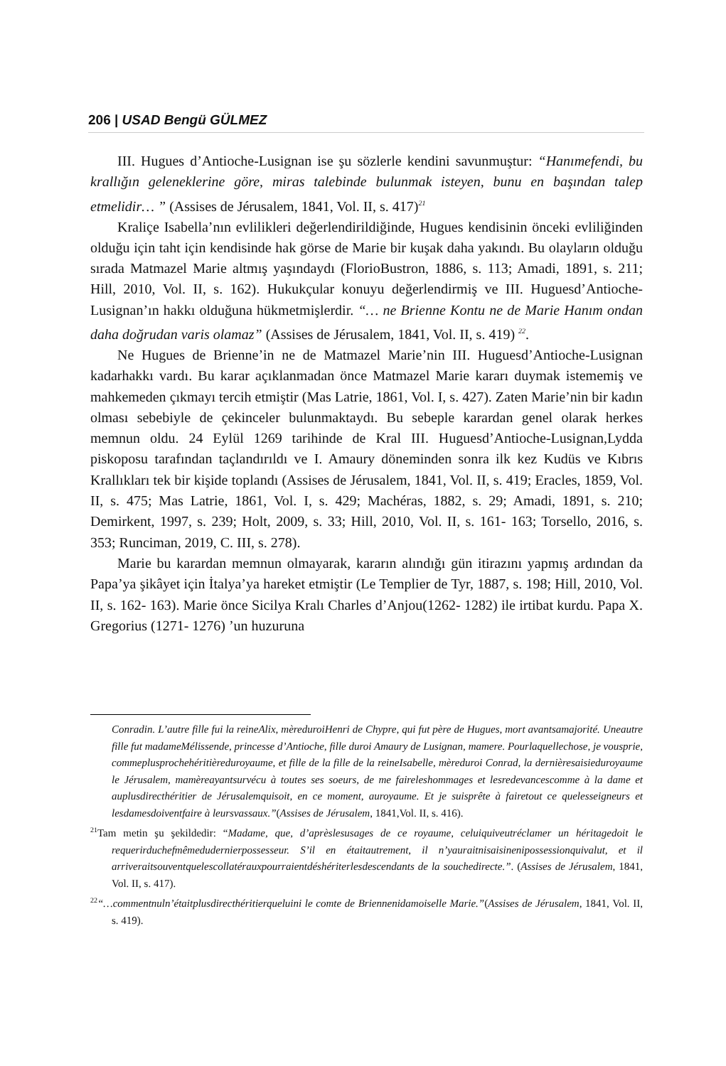206 | USAD Bengü GÜLMEZ
III. Hugues d’Antioche-Lusignan ise şu sözlerle kendini savunmuştur: “Hanımefendi, bu krallığın geleneklerine göre, miras talebinde bulunmak isteyen, bunu en başından talep etmelidir… ” (Assises de Jérusalem, 1841, Vol. II, s. 417)<sup>21</sup>
Kraliçe Isabella’nın evlilikleri değerlendirildiğinde, Hugues kendisinin önceki evliliğinden olduğu için taht için kendisinde hak görse de Marie bir kuşak daha yakındı. Bu olayların olduğu sırada Matmazel Marie altmış yaşındaydı (FlorioBustron, 1886, s. 113; Amadi, 1891, s. 211; Hill, 2010, Vol. II, s. 162). Hukukçular konuyu değerlendirmiş ve III. Huguesd’Antioche-Lusignan’ın hakkı olduğuna hükmetmişlerdir. “… ne Brienne Kontu ne de Marie Hanım ondan daha doğrudan varis olamaz” (Assises de Jérusalem, 1841, Vol. II, s. 419) <sup>22</sup>.
Ne Hugues de Brienne’in ne de Matmazel Marie’nin III. Huguesd’Antioche-Lusignan kadarhakkı vardı. Bu karar açıklanmadan önce Matmazel Marie kararı duymak istememiş ve mahkemeden çıkmayı tercih etmiştir (Mas Latrie, 1861, Vol. I, s. 427). Zaten Marie’nin bir kadın olması sebebiyle de çekinceler bulunmaktaydı. Bu sebeple karardan genel olarak herkes memnun oldu. 24 Eylül 1269 tarihinde de Kral III. Huguesd’Antioche-Lusignan,Lydda piskoposu tarafından taçlandırıldı ve I. Amaury döneminden sonra ilk kez Kudüs ve Kıbrıs Krallıkları tek bir kişide toplandı (Assises de Jérusalem, 1841, Vol. II, s. 419; Eracles, 1859, Vol. II, s. 475; Mas Latrie, 1861, Vol. I, s. 429; Machéras, 1882, s. 29; Amadi, 1891, s. 210; Demirkent, 1997, s. 239; Holt, 2009, s. 33; Hill, 2010, Vol. II, s. 161- 163; Torsello, 2016, s. 353; Runciman, 2019, C. III, s. 278).
Marie bu karardan memnun olmayarak, kararın alındığı gün itirazını yapmış ardından da Papa’ya şikâyet için İtalya’ya hareket etmiştir (Le Templier de Tyr, 1887, s. 198; Hill, 2010, Vol. II, s. 162- 163). Marie önce Sicilya Kralı Charles d’Anjou(1262- 1282) ile irtibat kurdu. Papa X. Gregorius (1271- 1276) ’un huzuruna
Conradin. L’autre fille fui la reineAlix, mèreduroiHenri de Chypre, qui fut père de Hugues, mort avantsamajorité. Uneautre fille fut madameMélissende, princesse d’Antioche, fille duroi Amaury de Lusignan, mamere. Pourlaquellechose, je vousprie, commeplusprochehéritièreduroyaume, et fille de la fille de la reineIsabelle, mèreduroi Conrad, la dernièresaisieduroyaume le Jérusalem, mamèreayantsurvécu à toutes ses soeurs, de me faireleshommages et lesredevancescomme à la dame et auplusdirecthéritier de Jérusalemquisoit, en ce moment, auroyaume. Et je suisprête à fairetout ce quelesseigneurs et lesdamesdoiventfaire à leursvassaux.”(Assises de Jérusalem, 1841,Vol. II, s. 416).
<sup>21</sup> Tam metin şu şekildedir: “Madame, que, d’aprèslesusages de ce royaume, celuiquiveutréclamer un héritagedoit le requerirduchefmêmedudernierpossesseur. S’il en étaitautrement, il n’yauraitnisaisinenipossessionquivalut, et il arriveraitsouventquelescollatérauxpourraientdéshériterlesdescendants de la souchedirecte.”. (Assises de Jérusalem, 1841, Vol. II, s. 417).
<sup>22</sup> “…commentnuln’étaitplusdirecthéritierqueluini le comte de Briennenidamoiselle Marie.”(Assises de Jérusalem, 1841, Vol. II, s. 419).